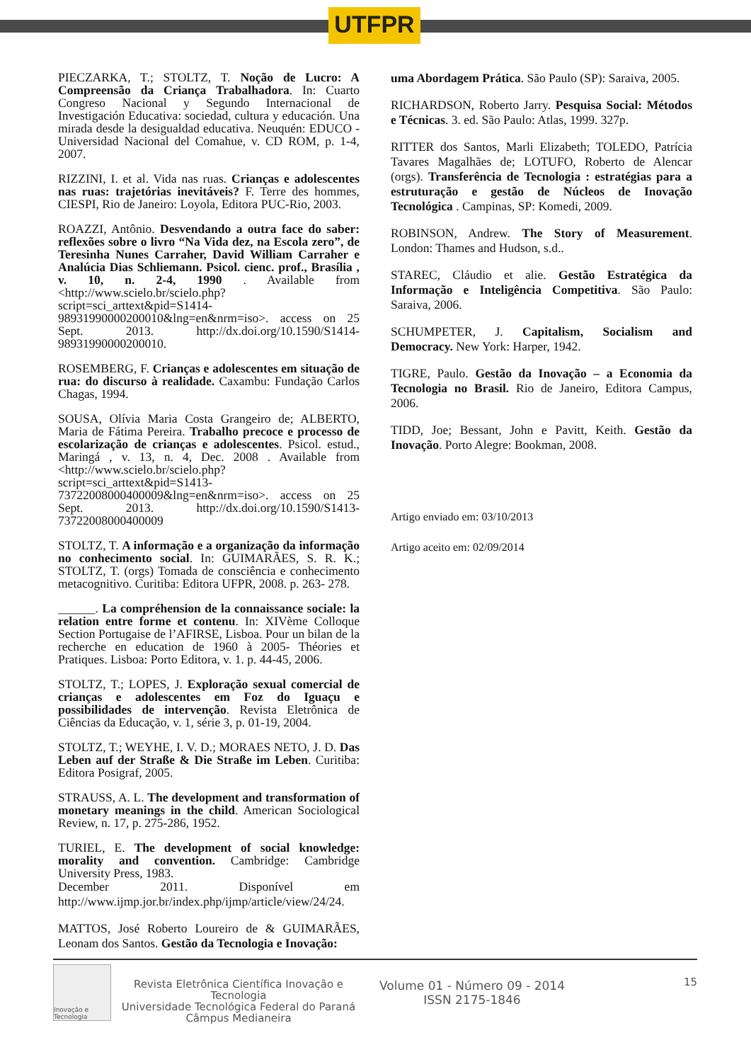UTFPR
PIECZARKA, T.; STOLTZ, T. Noção de Lucro: A Compreensão da Criança Trabalhadora. In: Cuarto Congreso Nacional y Segundo Internacional de Investigación Educativa: sociedad, cultura y educación. Una mirada desde la desigualdad educativa. Neuquén: EDUCO - Universidad Nacional del Comahue, v. CD ROM, p. 1-4, 2007.
RIZZINI, I. et al. Vida nas ruas. Crianças e adolescentes nas ruas: trajetórias inevitáveis? F. Terre des hommes, CIESPI, Rio de Janeiro: Loyola, Editora PUC-Rio, 2003.
ROAZZI, Antônio. Desvendando a outra face do saber: reflexões sobre o livro “Na Vida dez, na Escola zero”, de Teresinha Nunes Carraher, David William Carraher e Analúcia Dias Schliemann. Psicol. cienc. prof., Brasília , v. 10, n. 2-4, 1990 . Available from <http://www.scielo.br/scielo.php?script=sci_arttext&pid=S1414-98931990000200010&lng=en&nrm=iso>. access on 25 Sept. 2013. http://dx.doi.org/10.1590/S1414-98931990000200010.
ROSEMBERG, F. Crianças e adolescentes em situação de rua: do discurso à realidade. Caxambu: Fundação Carlos Chagas, 1994.
SOUSA, Olívia Maria Costa Grangeiro de; ALBERTO, Maria de Fátima Pereira. Trabalho precoce e processo de escolarização de crianças e adolescentes. Psicol. estud., Maringá , v. 13, n. 4, Dec. 2008 . Available from <http://www.scielo.br/scielo.php?script=sci_arttext&pid=S1413-73722008000400009&lng=en&nrm=iso>. access on 25 Sept. 2013. http://dx.doi.org/10.1590/S1413-73722008000400009
STOLTZ, T. A informação e a organização da informação no conhecimento social. In: GUIMARÃES, S. R. K.; STOLTZ, T. (orgs) Tomada de consciência e conhecimento metacognitivo. Curitiba: Editora UFPR, 2008. p. 263- 278.
______. La compréhension de la connaissance sociale: la relation entre forme et contenu. In: XIVème Colloque Section Portugaise de l’AFIRSE, Lisboa. Pour un bilan de la recherche en education de 1960 à 2005- Théories et Pratiques. Lisboa: Porto Editora, v. 1. p. 44-45, 2006.
STOLTZ, T.; LOPES, J. Exploração sexual comercial de crianças e adolescentes em Foz do Iguaçu e possibilidades de intervenção. Revista Eletrônica de Ciências da Educação, v. 1, série 3, p. 01-19, 2004.
STOLTZ, T.; WEYHE, I. V. D.; MORAES NETO, J. D. Das Leben auf der Straße & Die Straße im Leben. Curitiba: Editora Posigraf, 2005.
STRAUSS, A. L. The development and transformation of monetary meanings in the child. American Sociological Review, n. 17, p. 275-286, 1952.
TURIEL, E. The development of social knowledge: morality and convention. Cambridge: Cambridge University Press, 1983.
December 2011. Disponível em http://www.ijmp.jor.br/index.php/ijmp/article/view/24/24.
MATTOS, José Roberto Loureiro de & GUIMARÃES, Leonam dos Santos. Gestão da Tecnologia e Inovação:
uma Abordagem Prática. São Paulo (SP): Saraiva, 2005.
RICHARDSON, Roberto Jarry. Pesquisa Social: Métodos e Técnicas. 3. ed. São Paulo: Atlas, 1999. 327p.
RITTER dos Santos, Marli Elizabeth; TOLEDO, Patrícia Tavares Magalhães de; LOTUFO, Roberto de Alencar (orgs). Transferência de Tecnologia : estratégias para a estruturação e gestão de Núcleos de Inovação Tecnológica . Campinas, SP: Komedi, 2009.
ROBINSON, Andrew. The Story of Measurement. London: Thames and Hudson, s.d..
STAREC, Cláudio et alie. Gestão Estratégica da Informação e Inteligência Competitiva. São Paulo: Saraiva, 2006.
SCHUMPETER, J. Capitalism, Socialism and Democracy. New York: Harper, 1942.
TIGRE, Paulo. Gestão da Inovação – a Economia da Tecnologia no Brasil. Rio de Janeiro, Editora Campus, 2006.
TIDD, Joe; Bessant, John e Pavitt, Keith. Gestão da Inovação. Porto Alegre: Bookman, 2008.
Artigo enviado em: 03/10/2013
Artigo aceito em: 02/09/2014
Inovação e Tecnologia
Revista Eletrônica Científica Inovação e Tecnologia
Universidade Tecnológica Federal do Paraná
Câmpus Medianeira
Volume 01 - Número 09 - 2014
ISSN 2175-1846
15